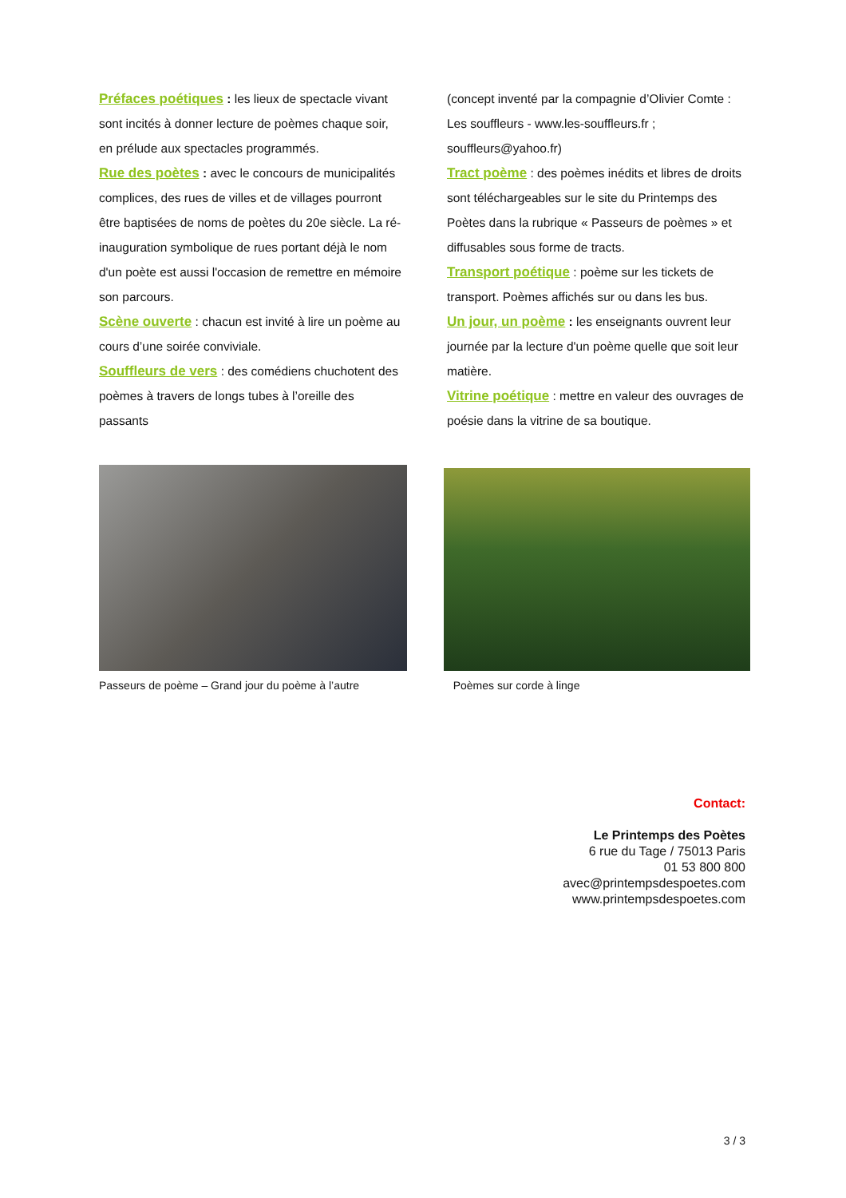Préfaces poétiques : les lieux de spectacle vivant sont incités à donner lecture de poèmes chaque soir, en prélude aux spectacles programmés.
Rue des poètes : avec le concours de municipalités complices, des rues de villes et de villages pourront être baptisées de noms de poètes du 20e siècle. La ré-inauguration symbolique de rues portant déjà le nom d'un poète est aussi l'occasion de remettre en mémoire son parcours.
Scène ouverte : chacun est invité à lire un poème au cours d’une soirée conviviale.
Souffleurs de vers : des comédiens chuchotent des poèmes à travers de longs tubes à l’oreille des passants
(concept inventé par la compagnie d’Olivier Comte : Les souffleurs - www.les-souffleurs.fr ; souffleurs@yahoo.fr)
Tract poème : des poèmes inédits et libres de droits sont téléchargeables sur le site du Printemps des Poètes dans la rubrique « Passeurs de poèmes » et diffusables sous forme de tracts.
Transport poétique : poème sur les tickets de transport. Poèmes affichés sur ou dans les bus.
Un jour, un poème : les enseignants ouvrent leur journée par la lecture d'un poème quelle que soit leur matière.
Vitrine poétique : mettre en valeur des ouvrages de poésie dans la vitrine de sa boutique.
Passeurs de poème – Grand jour du poème à l’autre
Poèmes sur corde à linge
Contact:
Le Printemps des Poètes
6 rue du Tage / 75013 Paris
01 53 800 800
avec@printempsdespoetes.com
www.printempsdespoetes.com
3 / 3